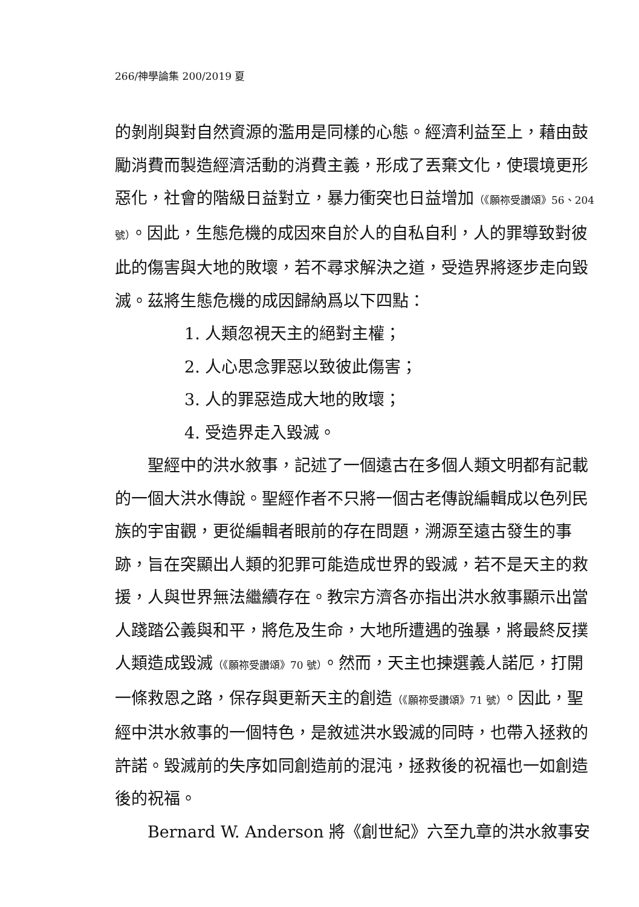266/神學論集 200/2019 夏
的剝削與對自然資源的濫用是同樣的心態。經濟利益至上，藉由鼓勵消費而製造經濟活動的消費主義，形成了丟棄文化，使環境更形惡化，社會的階級日益對立，暴力衝突也日益增加（《願祢受讚頌》56、204 號）。因此，生態危機的成因來自於人的自私自利，人的罪導致對彼此的傷害與大地的敗壞，若不尋求解決之道，受造界將逐步走向毀滅。茲將生態危機的成因歸納爲以下四點：
1. 人類忽視天主的絕對主權；
2. 人心思念罪惡以致彼此傷害；
3. 人的罪惡造成大地的敗壞；
4. 受造界走入毀滅。
聖經中的洪水敘事，記述了一個遠古在多個人類文明都有記載的一個大洪水傳說。聖經作者不只將一個古老傳說編輯成以色列民族的宇宙觀，更從編輯者眼前的存在問題，溯源至遠古發生的事跡，旨在突顯出人類的犯罪可能造成世界的毀滅，若不是天主的救援，人與世界無法繼續存在。教宗方濟各亦指出洪水敘事顯示出當人踐踏公義與和平，將危及生命，大地所遭遇的強暴，將最終反撲人類造成毀滅（《願祢受讚頌》70 號）。然而，天主也揀選義人諾厄，打開一條救恩之路，保存與更新天主的創造（《願祢受讚頌》71 號）。因此，聖經中洪水敘事的一個特色，是敘述洪水毀滅的同時，也帶入拯救的許諾。毀滅前的失序如同創造前的混沌，拯救後的祝福也一如創造後的祝福。
Bernard W. Anderson 將《創世紀》六至九章的洪水敘事安